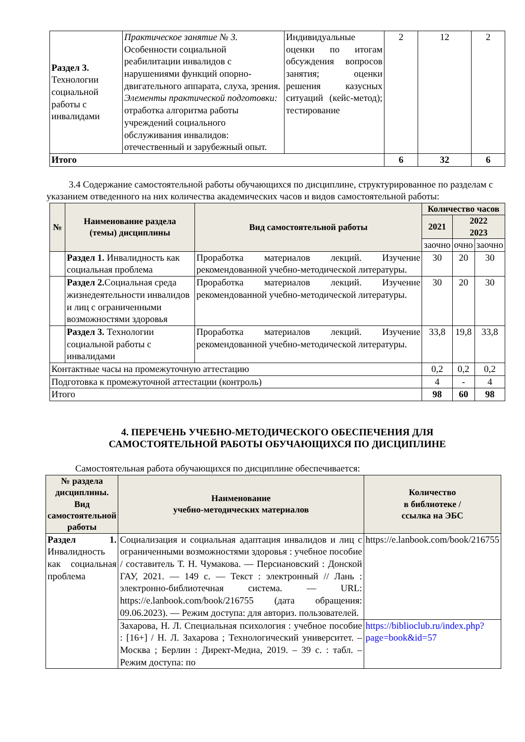| Раздел 3. Технологии социальной работы с инвалидами | Практическое занятие № 3. Особенности социальной реабилитации инвалидов с нарушениями функций опорно-двигательного аппарата, слуха, зрения. Элементы практической подготовки: отработка алгоритма работы учреждений социального обслуживания инвалидов: отечественный и зарубежный опыт. | Индивидуальные оценки по итогам обсуждения вопросов занятия; оценки решения казусных ситуаций (кейс-метод); тестирование | 2 | 12 | 2 |
| Итого | | | 6 | 32 | 6 |
3.4 Содержание самостоятельной работы обучающихся по дисциплине, структурированное по разделам с указанием отведенного на них количества академических часов и видов самостоятельной работы:
| № | Наименование раздела (темы) дисциплины | Вид самостоятельной работы | Количество часов | | |
| --- | --- | --- | --- | --- | --- |
| | | | 2021 | 2022 2023 | |
| | | | заочно | очно | заочно |
| | Раздел 1. Инвалидность как социальная проблема | Проработка материалов лекций. Изучение рекомендованной учебно-методической литературы. | 30 | 20 | 30 |
| | Раздел 2. Социальная среда жизнедеятельности инвалидов и лиц с ограниченными возможностями здоровья | Проработка материалов лекций. Изучение рекомендованной учебно-методической литературы. | 30 | 20 | 30 |
| | Раздел 3. Технологии социальной работы с инвалидами | Проработка материалов лекций. Изучение рекомендованной учебно-методической литературы. | 33,8 | 19,8 | 33,8 |
| Контактные часы на промежуточную аттестацию | | | 0,2 | 0,2 | 0,2 |
| Подготовка к промежуточной аттестации (контроль) | | | 4 | - | 4 |
| Итого | | | 98 | 60 | 98 |
4. ПЕРЕЧЕНЬ УЧЕБНО-МЕТОДИЧЕСКОГО ОБЕСПЕЧЕНИЯ ДЛЯ
САМОСТОЯТЕЛЬНОЙ РАБОТЫ ОБУЧАЮЩИХСЯ ПО ДИСЦИПЛИНЕ
Самостоятельная работа обучающихся по дисциплине обеспечивается:
| № раздела дисциплины. Вид самостоятельной работы | Наименование учебно-методических материалов | Количество в библиотеке / ссылка на ЭБС |
| --- | --- | --- |
| Раздел 1. Инвалидность как социальная проблема | Социализация и социальная адаптация инвалидов и лиц с ограниченными возможностями здоровья : учебное пособие / составитель Т. Н. Чумакова. — Персиановский : Донской ГАУ, 2021. — 149 с. — Текст : электронный // Лань : электронно-библиотечная система. — URL: https://e.lanbook.com/book/216755 (дата обращения: 09.06.2023). — Режим доступа: для авториз. пользователей. | https://e.lanbook.com/book/216755 |
| | Захарова, Н. Л. Специальная психология : учебное пособие : [16+] / Н. Л. Захарова ; Технологический университет. – Москва ; Берлин : Директ-Медиа, 2019. – 39 с. : табл. – Режим доступа: по | https://biblioclub.ru/index.php?page=book&id=57 |